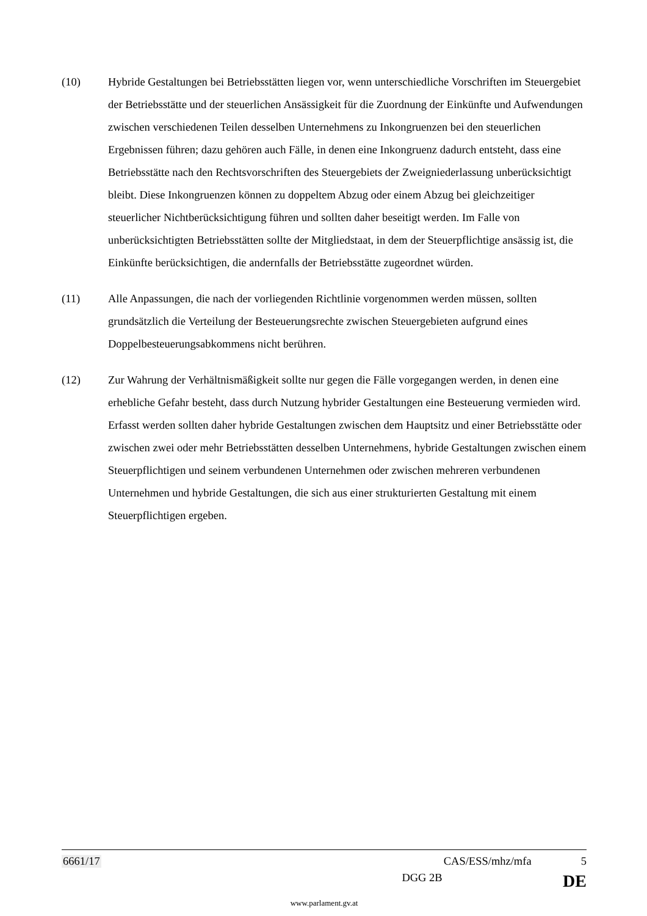(10) Hybride Gestaltungen bei Betriebsstätten liegen vor, wenn unterschiedliche Vorschriften im Steuergebiet der Betriebsstätte und der steuerlichen Ansässigkeit für die Zuordnung der Einkünfte und Aufwendungen zwischen verschiedenen Teilen desselben Unternehmens zu Inkongruenzen bei den steuerlichen Ergebnissen führen; dazu gehören auch Fälle, in denen eine Inkongruenz dadurch entsteht, dass eine Betriebsstätte nach den Rechtsvorschriften des Steuergebiets der Zweigniederlassung unberücksichtigt bleibt. Diese Inkongruenzen können zu doppeltem Abzug oder einem Abzug bei gleichzeitiger steuerlicher Nichtberücksichtigung führen und sollten daher beseitigt werden. Im Falle von unberücksichtigten Betriebsstätten sollte der Mitgliedstaat, in dem der Steuerpflichtige ansässig ist, die Einkünfte berücksichtigen, die andernfalls der Betriebsstätte zugeordnet würden.
(11) Alle Anpassungen, die nach der vorliegenden Richtlinie vorgenommen werden müssen, sollten grundsätzlich die Verteilung der Besteuerungsrechte zwischen Steuergebieten aufgrund eines Doppelbesteuerungsabkommens nicht berühren.
(12) Zur Wahrung der Verhältnismäßigkeit sollte nur gegen die Fälle vorgegangen werden, in denen eine erhebliche Gefahr besteht, dass durch Nutzung hybrider Gestaltungen eine Besteuerung vermieden wird. Erfasst werden sollten daher hybride Gestaltungen zwischen dem Hauptsitz und einer Betriebsstätte oder zwischen zwei oder mehr Betriebsstätten desselben Unternehmens, hybride Gestaltungen zwischen einem Steuerpflichtigen und seinem verbundenen Unternehmen oder zwischen mehreren verbundenen Unternehmen und hybride Gestaltungen, die sich aus einer strukturierten Gestaltung mit einem Steuerpflichtigen ergeben.
6661/17 CAS/ESS/mhz/mfa 5
DGG 2B DE
www.parlament.gv.at